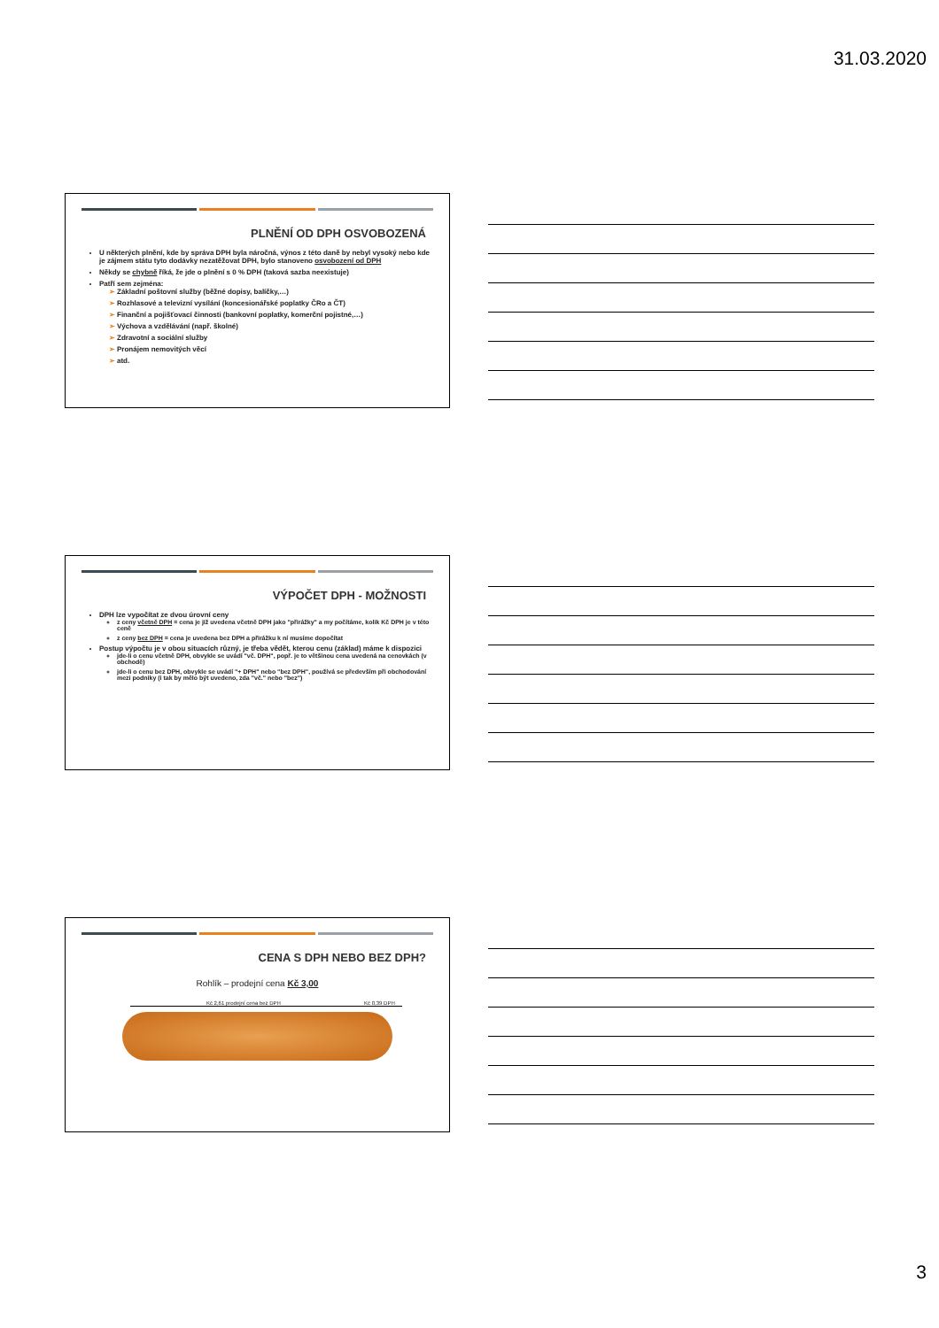31.03.2020
PLNĚNÍ OD DPH OSVOBOZENÁ
U některých plnění, kde by správa DPH byla náročná, výnos z této daně by nebyl vysoký nebo kde je zájmem státu tyto dodávky nezatěžovat DPH, bylo stanoveno osvobození od DPH
Někdy se chybně říká, že jde o plnění s 0 % DPH (taková sazba neexistuje)
Patří sem zejména:
Základní poštovní služby (běžné dopisy, balíčky,…)
Rozhlasové a televizní vysílání (koncesionářské poplatky ČRo a ČT)
Finanční a pojišťovací činnosti (bankovní poplatky, komerční pojistné,…)
Výchova a vzdělávání (např. školné)
Zdravotní a sociální služby
Pronájem nemovitých věcí
atd.
VÝPOČET DPH - MOŽNOSTI
DPH lze vypočítat ze dvou úrovní ceny
z ceny včetně DPH = cena je již uvedena včetně DPH jako "přirážky" a my počítáme, kolik Kč DPH je v této ceně
z ceny bez DPH = cena je uvedena bez DPH a přirážku k ní musíme dopočítat
Postup výpočtu je v obou situacích různý, je třeba vědět, kterou cenu (základ) máme k dispozici
jde-li o cenu včetně DPH, obvykle se uvádí "vč. DPH", popř. je to většinou cena uvedená na cenovkách (v obchodě)
jde-li o cenu bez DPH, obvykle se uvádí "+ DPH" nebo "bez DPH", používá se především při obchodování mezi podniky (i tak by mělo být uvedeno, zda "vč." nebo "bez")
CENA S DPH NEBO BEZ DPH?
Rohlík – prodejní cena Kč 3,00
Kč 2,61 prodejní cena bez DPH Kč 0,39 DPH
3